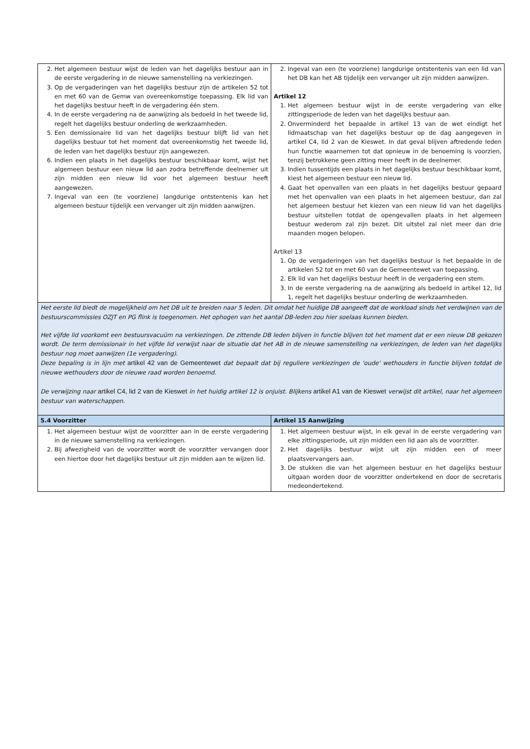| 2. Het algemeen bestuur wijst de leden van het dagelijks bestuur aan in de eerste vergadering in de nieuwe samenstelling na verkiezingen. 3. Op de vergaderingen van het dagelijks bestuur zijn de artikelen 52 tot en met 60 van de Gemw van overeenkomstige toepassing. Elk lid van het dagelijks bestuur heeft in de vergadering één stem. 4. In de eerste vergadering na de aanwijzing als bedoeld in het tweede lid, regelt het dagelijks bestuur onderling de werkzaamheden. 5. Een demissionaire lid van het dagelijks bestuur blijft lid van het dagelijks bestuur tot het moment dat overeenkomstig het tweede lid, de leden van het dagelijks bestuur zijn aangewezen. 6. Indien een plaats in het dagelijks bestuur beschikbaar komt, wijst het algemeen bestuur een nieuw lid aan zodra betreffende deelnemer uit zijn midden een nieuw lid voor het algemeen bestuur heeft aangewezen. 7. Ingeval van een (te voorziene) langdurige ontstentenis kan het algemeen bestuur tijdelijk een vervanger uit zijn midden aanwijzen. | 2. Ingeval van een (te voorziene) langdurige ontstentenis van een lid van het DB kan het AB tijdelijk een vervanger uit zijn midden aanwijzen. Artikel 12 1. Het algemeen bestuur wijst in de eerste vergadering van elke zittingsperiode de leden van het dagelijks bestuur aan. 2. Onverminderd het bepaalde in artikel 13 van de wet eindigt het lidmaatschap van het dagelijks bestuur op de dag aangegeven in artikel C4, lid 2 van de Kieswet. In dat geval blijven aftredende leden hun functie waarnemen tot dat opnieuw in de benoeming is voorzien, tenzij betrokkene geen zitting meer heeft in de deelnemer. 3. Indien tussentijds een plaats in het dagelijks bestuur beschikbaar komt, kiest het algemeen bestuur een nieuw lid. 4. Gaat het openvallen van een plaats in het dagelijks bestuur gepaard met het openvallen van een plaats in het algemeen bestuur, dan zal het algemeen bestuur het kiezen van een nieuw lid van het dagelijks bestuur uitstellen totdat de opengevallen plaats in het algemeen bestuur wederom zal zijn bezet. Dit uitstel zal niet meer dan drie maanden mogen belopen. Artikel 13 1. Op de vergaderingen van het dagelijks bestuur is het bepaalde in de artikelen 52 tot en met 60 van de Gemeentewet van toepassing. 2. Elk lid van het dagelijks bestuur heeft in de vergadering een stem. 3. In de eerste vergadering na de aanwijzing als bedoeld in artikel 12, lid 1, regelt het dagelijks bestuur onderling de werkzaamheden. |
| Het eerste lid biedt de mogelijkheid om het DB uit te breiden naar 5 leden. Dit omdat het huidige DB aangeeft dat de workload sinds het verdwijnen van de bestuurscommissies OZJT en PG flink is toegenomen. Het ophogen van het aantal DB-leden zou hier soelaas kunnen bieden. Het vijfde lid voorkomt een bestuursvacuüm na verkiezingen. De zittende DB leden blijven in functie blijven tot het moment dat er een nieuw DB gekozen wordt. De term demissionair in het vijfde lid verwijst naar de situatie dat het AB in de nieuwe samenstelling na verkiezingen, de leden van het dagelijks bestuur nog moet aanwijzen (1e vergadering). Deze bepaling is in lijn met artikel 42 van de Gemeentewet dat bepaalt dat bij reguliere verkiezingen de 'oude' wethouders in functie blijven totdat de nieuwe wethouders door de nieuwe raad worden benoemd. De verwijzing naar artikel C4, lid 2 van de Kieswet in het huidig artikel 12 is onjuist. Blijkens artikel A1 van de Kieswet verwijst dit artikel, naar het algemeen bestuur van waterschappen. | |
| 5.4 Voorzitter | Artikel 15 Aanwijzing |
| 1. Het algemeen bestuur wijst de voorzitter aan in de eerste vergadering in de nieuwe samenstelling na verkiezingen. 2. Bij afwezigheid van de voorzitter wordt de voorzitter vervangen door een hiertoe door het dagelijks bestuur uit zijn midden aan te wijzen lid. | 1. Het algemeen bestuur wijst, in elk geval in de eerste vergadering van elke zittingsperiode, uit zijn midden een lid aan als de voorzitter. 2. Het dagelijks bestuur wijst uit zijn midden een of meer plaatsvervangers aan. 3. De stukken die van het algemeen bestuur en het dagelijks bestuur uitgaan worden door de voorzitter ondertekend en door de secretaris medeondertekend. |